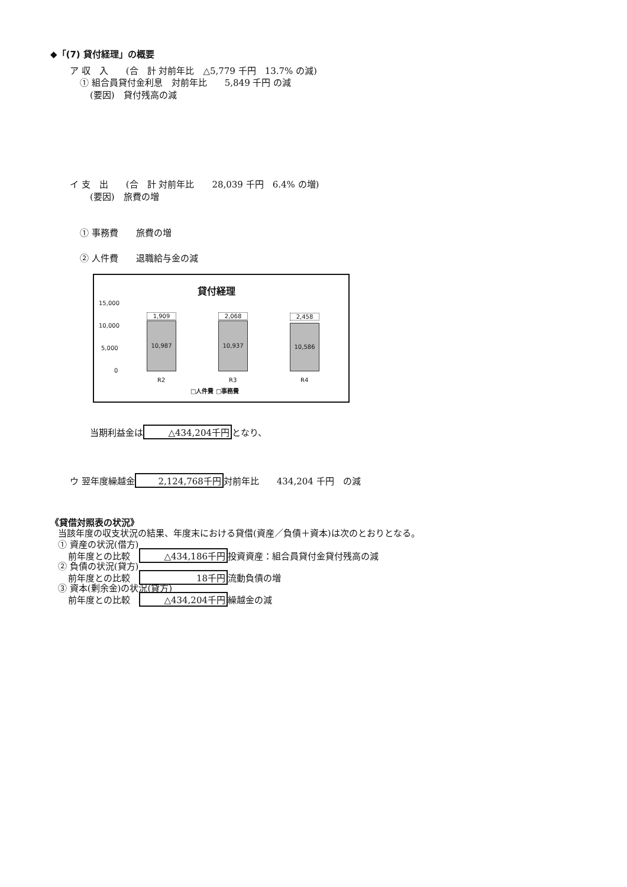◆「(7) 貸付経理」の概要
ア 収　入　　(合　計 対前年比　△5,779 千円　13.7% の減)
① 組合員貸付金利息　対前年比　　5,849 千円 の減
(要因)　貸付残高の減
イ 支　出　　(合　計 対前年比　　28,039 千円　6.4% の増)
(要因)　旅費の増
① 事務費　　旅費の増
② 人件費　　退職給与金の減
貸付経理
15,000
10,000
5,000
0
1,909
10,987
2,068
10,937
2,458
10,586
R2 R3 R4
□人件費 □事務費
当期利益金は △434,204千円 となり、
ウ 翌年度繰越金 2,124,768千円 対前年比　　434,204 千円　の減
《貸借対照表の状況》
当該年度の収支状況の結果、年度末における貸借(資産／負債＋資本)は次のとおりとなる。
① 資産の状況(借方)
前年度との比較　△434,186千円 投資資産：組合員貸付金貸付残高の減
② 負債の状況(貸方)
前年度との比較　18千円 流動負債の増
③ 資本(剰余金)の状況(貸方)
前年度との比較　△434,204千円 繰越金の減